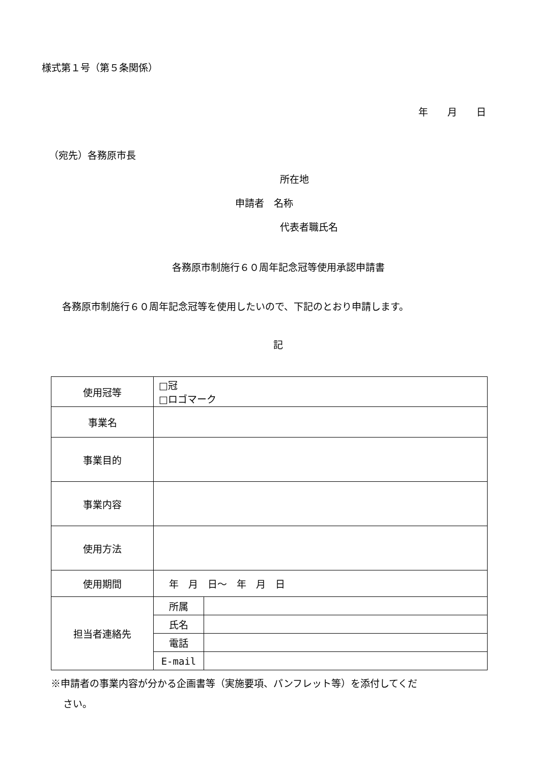様式第１号（第５条関係）
年　　月　　日
（宛先）各務原市長
所在地
申請者　名称
代表者職氏名
各務原市制施行６０周年記念冠等使用承認申請書
各務原市制施行６０周年記念冠等を使用したいので、下記のとおり申請します。
記
| 使用冠等 | □冠 □ロゴマーク | |
| 事業名 | | |
| 事業目的 | | |
| 事業内容 | | |
| 使用方法 | | |
| 使用期間 | 年 月 日～ 年 月 日 | |
| 担当者連絡先 | 所属 | |
| | 氏名 | |
| | 電話 | |
| | E-mail | |
※申請者の事業内容が分かる企画書等（実施要項、パンフレット等）を添付してくだ
さい。